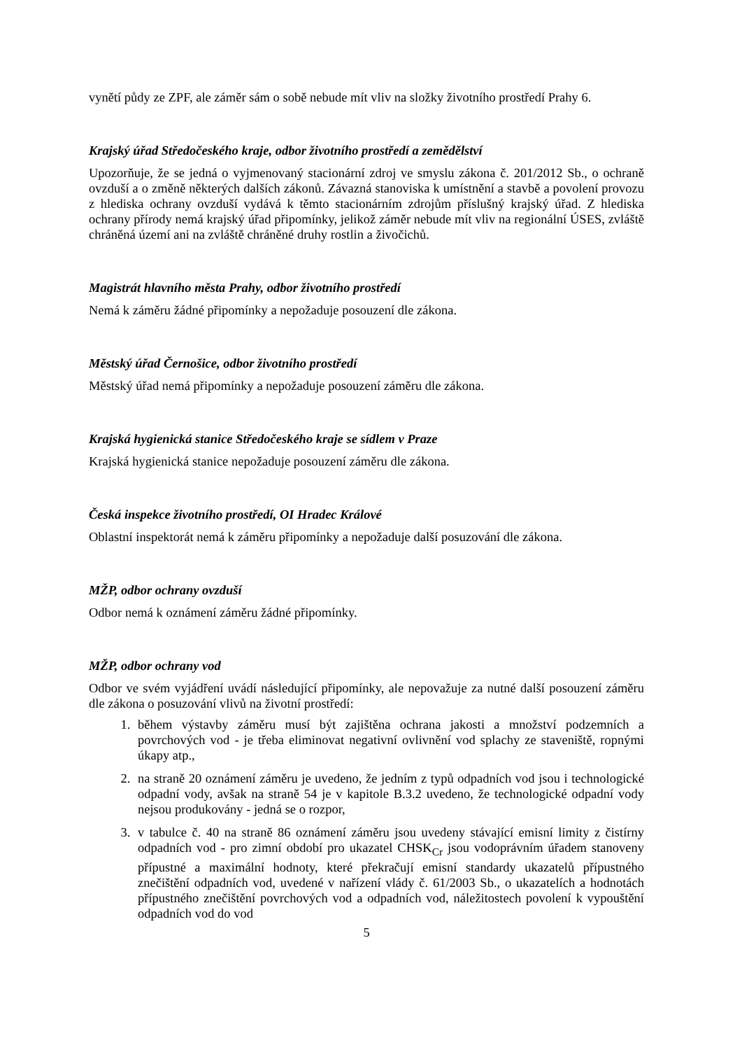vynětí půdy ze ZPF, ale záměr sám o sobě nebude mít vliv na složky životního prostředí Prahy 6.
Krajský úřad Středočeského kraje, odbor životního prostředí a zemědělství
Upozorňuje, že se jedná o vyjmenovaný stacionární zdroj ve smyslu zákona č. 201/2012 Sb., o ochraně ovzduší a o změně některých dalších zákonů. Závazná stanoviska k umístnění a stavbě a povolení provozu z hlediska ochrany ovzduší vydává k těmto stacionárním zdrojům příslušný krajský úřad. Z hlediska ochrany přírody nemá krajský úřad připomínky, jelikož záměr nebude mít vliv na regionální ÚSES, zvláště chráněná území ani na zvláště chráněné druhy rostlin a živočichů.
Magistrát hlavního města Prahy, odbor životního prostředí
Nemá k záměru žádné připomínky a nepožaduje posouzení dle zákona.
Městský úřad Černošice, odbor životního prostředí
Městský úřad nemá připomínky a nepožaduje posouzení záměru dle zákona.
Krajská hygienická stanice Středočeského kraje se sídlem v Praze
Krajská hygienická stanice nepožaduje posouzení záměru dle zákona.
Česká inspekce životního prostředí, OI Hradec Králové
Oblastní inspektorát nemá k záměru připomínky a nepožaduje další posuzování dle zákona.
MŽP, odbor ochrany ovzduší
Odbor nemá k oznámení záměru žádné připomínky.
MŽP, odbor ochrany vod
Odbor ve svém vyjádření uvádí následující připomínky, ale nepovažuje za nutné další posouzení záměru dle zákona o posuzování vlivů na životní prostředí:
1. během výstavby záměru musí být zajištěna ochrana jakosti a množství podzemních a povrchových vod - je třeba eliminovat negativní ovlivnění vod splachy ze staveniště, ropnými úkapy atp.,
2. na straně 20 oznámení záměru je uvedeno, že jedním z typů odpadních vod jsou i technologické odpadní vody, avšak na straně 54 je v kapitole B.3.2 uvedeno, že technologické odpadní vody nejsou produkovány - jedná se o rozpor,
3. v tabulce č. 40 na straně 86 oznámení záměru jsou uvedeny stávající emisní limity z čistírny odpadních vod - pro zimní období pro ukazatel CHSK<sub>Cr</sub> jsou vodoprávním úřadem stanoveny přípustné a maximální hodnoty, které překračují emisní standardy ukazatelů přípustného znečištění odpadních vod, uvedené v nařízení vlády č. 61/2003 Sb., o ukazatelích a hodnotách přípustného znečištění povrchových vod a odpadních vod, náležitostech povolení k vypouštění odpadních vod do vod
5